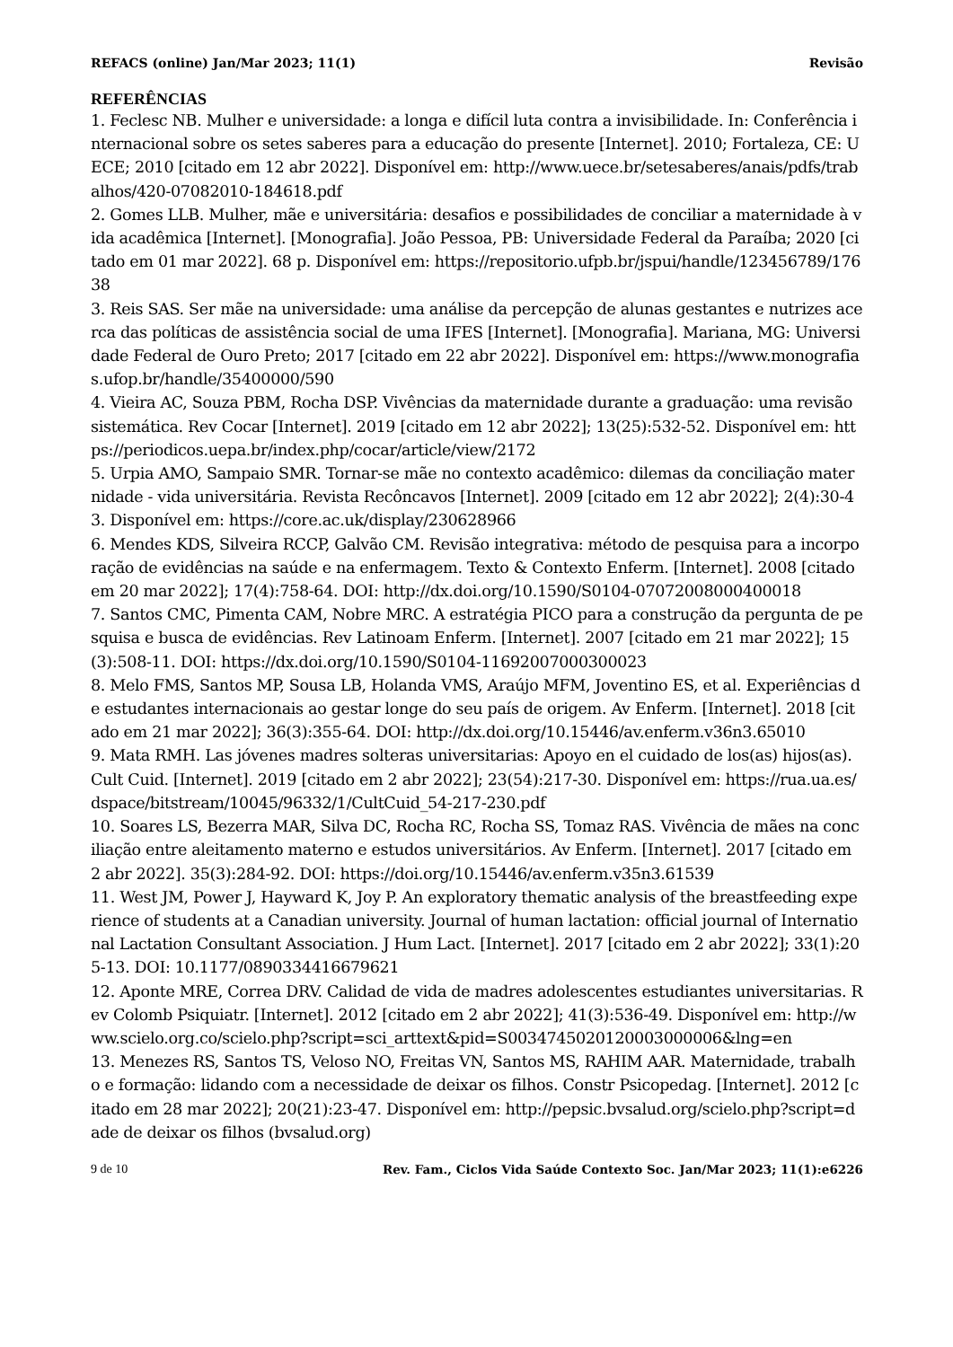REFACS (online) Jan/Mar 2023; 11(1) Revisão
REFERÊNCIAS
1. Feclesc NB. Mulher e universidade: a longa e difícil luta contra a invisibilidade. In: Conferência internacional sobre os setes saberes para a educação do presente [Internet]. 2010; Fortaleza, CE: UECE; 2010 [citado em 12 abr 2022]. Disponível em: http://www.uece.br/setesaberes/anais/pdfs/trabalhos/420-07082010-184618.pdf
2. Gomes LLB. Mulher, mãe e universitária: desafios e possibilidades de conciliar a maternidade à vida acadêmica [Internet]. [Monografia]. João Pessoa, PB: Universidade Federal da Paraíba; 2020 [citado em 01 mar 2022]. 68 p. Disponível em: https://repositorio.ufpb.br/jspui/handle/123456789/17638
3. Reis SAS. Ser mãe na universidade: uma análise da percepção de alunas gestantes e nutrizes acerca das políticas de assistência social de uma IFES [Internet]. [Monografia]. Mariana, MG: Universidade Federal de Ouro Preto; 2017 [citado em 22 abr 2022]. Disponível em: https://www.monografias.ufop.br/handle/35400000/590
4. Vieira AC, Souza PBM, Rocha DSP. Vivências da maternidade durante a graduação: uma revisão sistemática. Rev Cocar [Internet]. 2019 [citado em 12 abr 2022]; 13(25):532-52. Disponível em: https://periodicos.uepa.br/index.php/cocar/article/view/2172
5. Urpia AMO, Sampaio SMR. Tornar-se mãe no contexto acadêmico: dilemas da conciliação maternidade - vida universitária. Revista Recôncavos [Internet]. 2009 [citado em 12 abr 2022]; 2(4):30-43. Disponível em: https://core.ac.uk/display/230628966
6. Mendes KDS, Silveira RCCP, Galvão CM. Revisão integrativa: método de pesquisa para a incorporação de evidências na saúde e na enfermagem. Texto & Contexto Enferm. [Internet]. 2008 [citado em 20 mar 2022]; 17(4):758-64. DOI: http://dx.doi.org/10.1590/S0104-07072008000400018
7. Santos CMC, Pimenta CAM, Nobre MRC. A estratégia PICO para a construção da pergunta de pesquisa e busca de evidências. Rev Latinoam Enferm. [Internet]. 2007 [citado em 21 mar 2022]; 15(3):508-11. DOI: https://dx.doi.org/10.1590/S0104-11692007000300023
8. Melo FMS, Santos MP, Sousa LB, Holanda VMS, Araújo MFM, Joventino ES, et al. Experiências de estudantes internacionais ao gestar longe do seu país de origem. Av Enferm. [Internet]. 2018 [citado em 21 mar 2022]; 36(3):355-64. DOI: http://dx.doi.org/10.15446/av.enferm.v36n3.65010
9. Mata RMH. Las jóvenes madres solteras universitarias: Apoyo en el cuidado de los(as) hijos(as). Cult Cuid. [Internet]. 2019 [citado em 2 abr 2022]; 23(54):217-30. Disponível em: https://rua.ua.es/dspace/bitstream/10045/96332/1/CultCuid_54-217-230.pdf
10. Soares LS, Bezerra MAR, Silva DC, Rocha RC, Rocha SS, Tomaz RAS. Vivência de mães na conciliação entre aleitamento materno e estudos universitários. Av Enferm. [Internet]. 2017 [citado em 2 abr 2022]. 35(3):284-92. DOI: https://doi.org/10.15446/av.enferm.v35n3.61539
11. West JM, Power J, Hayward K, Joy P. An exploratory thematic analysis of the breastfeeding experience of students at a Canadian university. Journal of human lactation: official journal of International Lactation Consultant Association. J Hum Lact. [Internet]. 2017 [citado em 2 abr 2022]; 33(1):205-13. DOI: 10.1177/0890334416679621
12. Aponte MRE, Correa DRV. Calidad de vida de madres adolescentes estudiantes universitarias. Rev Colomb Psiquiatr. [Internet]. 2012 [citado em 2 abr 2022]; 41(3):536-49. Disponível em: http://www.scielo.org.co/scielo.php?script=sci_arttext&pid=S0034745020120003000006&lng=en
13. Menezes RS, Santos TS, Veloso NO, Freitas VN, Santos MS, RAHIM AAR. Maternidade, trabalho e formação: lidando com a necessidade de deixar os filhos. Constr Psicopedag. [Internet]. 2012 [citado em 28 mar 2022]; 20(21):23-47. Disponível em: http://pepsic.bvsalud.org/scielo.php?script=dade de deixar os filhos (bvsalud.org)
9 de 10 Rev. Fam., Ciclos Vida Saúde Contexto Soc. Jan/Mar 2023; 11(1):e6226